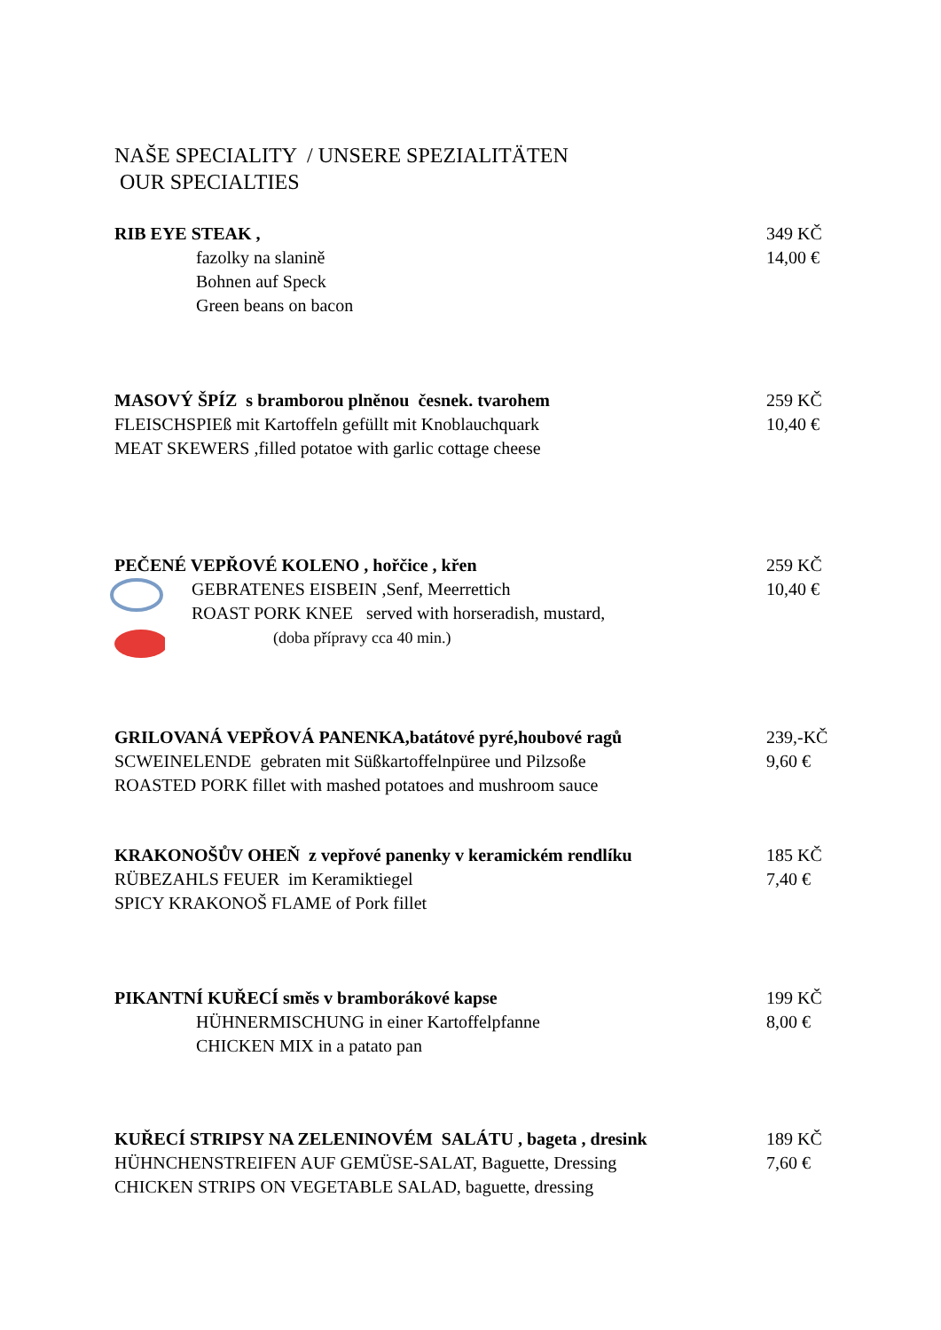NAŠE SPECIALITY / UNSERE SPEZIALITÄTEN
OUR SPECIALTIES
RIB EYE STEAK ,
fazolky na slanině
Bohnen auf Speck
Green beans on bacon
349 KČ
14,00 €
MASOVÝ ŠPÍZ s bramborou plněnou česnek. tvarohem
FLEISCHSPIEß mit Kartoffeln gefüllt mit Knoblauchquark
MEAT SKEWERS ,filled potatoe with garlic cottage cheese
259 KČ
10,40 €
PEČENÉ VEPŘOVÉ KOLENO , hořčice , křen
GEBRATENES EISBEIN ,Senf, Meerrettich
ROAST PORK KNEE served with horseradish, mustard,
(doba přípravy cca 40 min.)
259 KČ
10,40 €
GRILOVANÁ VEPŘOVÁ PANENKA,batátové pyré,houbové ragů
SCWEINELENDE gebraten mit Süßkartoffelnpüree und Pilzsoße
ROASTED PORK fillet with mashed potatoes and mushroom sauce
239,-KČ
9,60 €
KRAKONOŠŮV OHEŇ z vepřové panenky v keramickém rendlíku
RÜBEZAHLS FEUER im Keramiktiegel
SPICY KRAKONOŠ FLAME of Pork fillet
185 KČ
7,40 €
PIKANTNÍ KUŘECÍ směs v bramborákové kapse
HÜHNERMISCHUNG in einer Kartoffelpfanne
CHICKEN MIX in a patato pan
199 KČ
8,00 €
KUŘECÍ STRIPSY NA ZELENINOVÉM SALÁTU , bageta , dresink
HÜHNCHENSTREIFEN AUF GEMÜSE-SALAT, Baguette, Dressing
CHICKEN STRIPS ON VEGETABLE SALAD, baguette, dressing
189 KČ
7,60 €